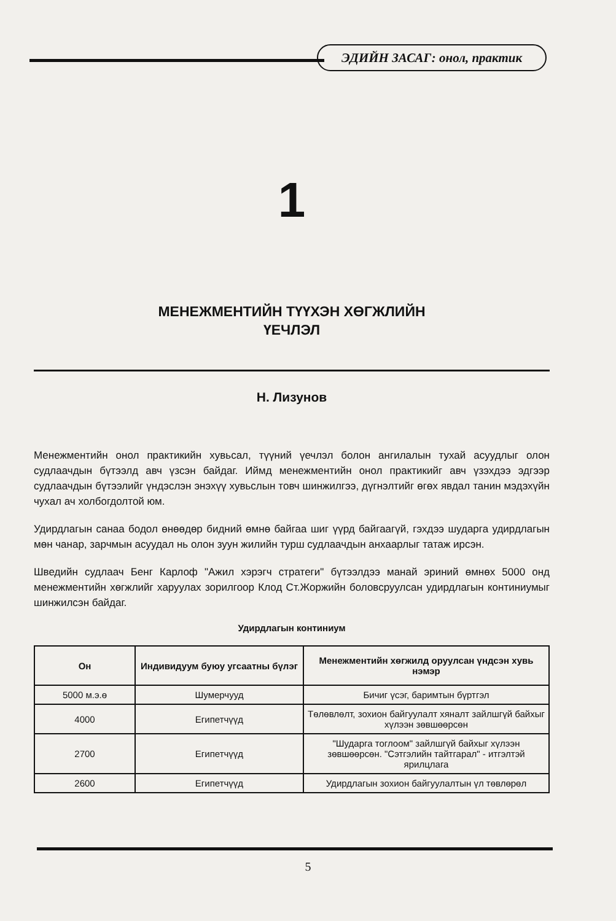ЭДИЙН ЗАСАГ: онол, практик
1
МЕНЕЖМЕНТИЙН ТҮҮХЭН ХӨГЖЛИЙН
ҮЕЧЛЭЛ
Н. Лизунов
Менежментийн онол практикийн хувьсал, түүний үечлэл болон ангилалын тухай асуудлыг олон судлаачдын бүтээлд авч үзсэн байдаг. Иймд менежментийн онол практикийг авч үзэхдээ эдгээр судлаачдын бүтээлийг үндэслэн энэхүү хувьслын товч шинжилгээ, дүгнэлтийг өгөх явдал танин мэдэхүйн чухал ач холбогдолтой юм.
Удирдлагын санаа бодол өнөөдөр бидний өмнө байгаа шиг үүрд байгаагүй, гэхдээ шударга удирдлагын мөн чанар, зарчмын асуудал нь олон зуун жилийн турш судлаачдын анхаарлыг татаж ирсэн.
Шведийн судлаач Бенг Карлоф "Ажил хэрэгч стратеги" бүтээлдээ манай эриний өмнөх 5000 онд менежментийн хөгжлийг харуулах зорилгоор Клод Ст.Жоржийн боловсруулсан удирдлагын континиумыг шинжилсэн байдаг.
Удирдлагын континиум
| Он | Индивидуум буюу угсаатны бүлэг | Менежментийн хөгжилд оруулсан үндсэн хувь нэмэр |
| --- | --- | --- |
| 5000 м.э.ө | Шумерчууд | Бичиг үсэг, баримтын бүртгэл |
| 4000 | Египетчүүд | Төлөвлөлт, зохион байгуулалт хяналт зайлшгүй байхыг хүлээн зөвшөөрсөн |
| 2700 | Египетчүүд | "Шударга тоглоом" зайлшгүй байхыг хүлээн зөвшөөрсөн. "Сэтгэлийн тайтгарал" - итгэлтэй ярилцлага |
| 2600 | Египетчүүд | Удирдлагын зохион байгуулалтын үл төвлөрөл |
5